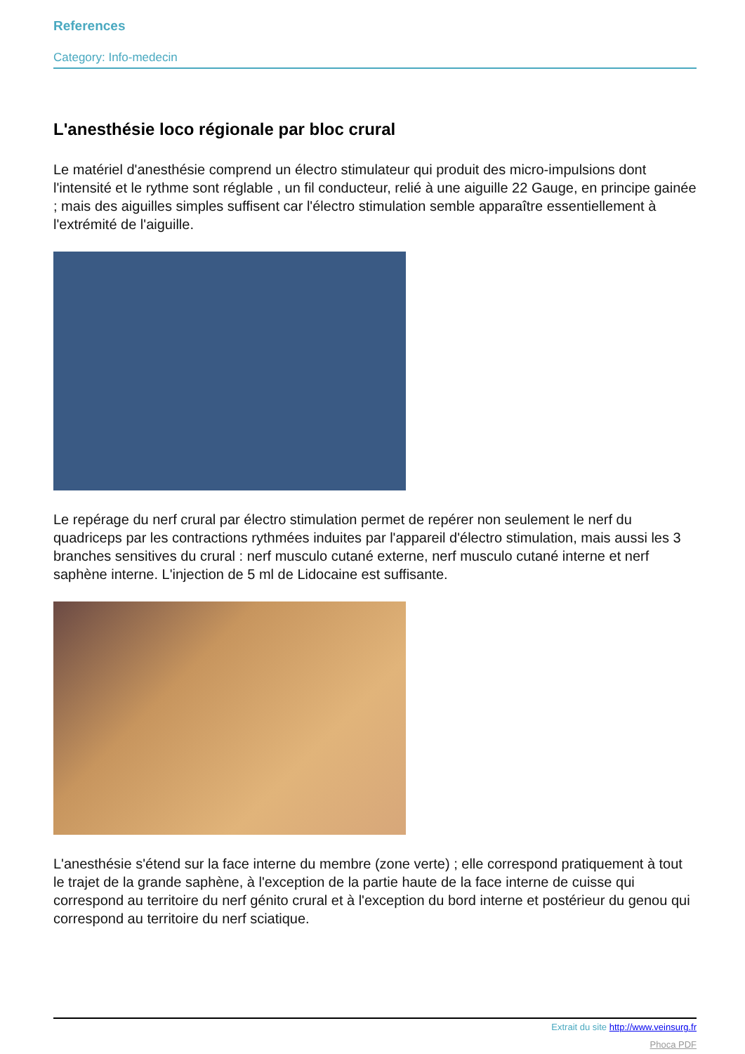References
Category: Info-medecin
L'anesthésie loco régionale par bloc crural
Le matériel d'anesthésie comprend un électro stimulateur qui produit des micro-impulsions dont l'intensité et le rythme sont réglable , un fil conducteur, relié à une aiguille 22 Gauge, en principe gainée ; mais des aiguilles simples suffisent car l'électro stimulation semble apparaître essentiellement à l'extrémité de l'aiguille.
Le repérage du nerf crural par électro stimulation permet de repérer non seulement le nerf du quadriceps par les contractions rythmées induites par l'appareil d'électro stimulation, mais aussi les 3 branches sensitives du crural : nerf musculo cutané externe, nerf musculo cutané interne et nerf saphène interne. L'injection de 5 ml de Lidocaine est suffisante.
L'anesthésie s'étend sur la face interne du membre (zone verte) ; elle correspond pratiquement à tout le trajet de la grande saphène, à l'exception de la partie haute de la face interne de cuisse qui correspond au territoire du nerf génito crural et à l'exception du bord interne et postérieur du genou qui correspond au territoire du nerf sciatique.
Extrait du site http://www.veinsurg.fr
Phoca PDF